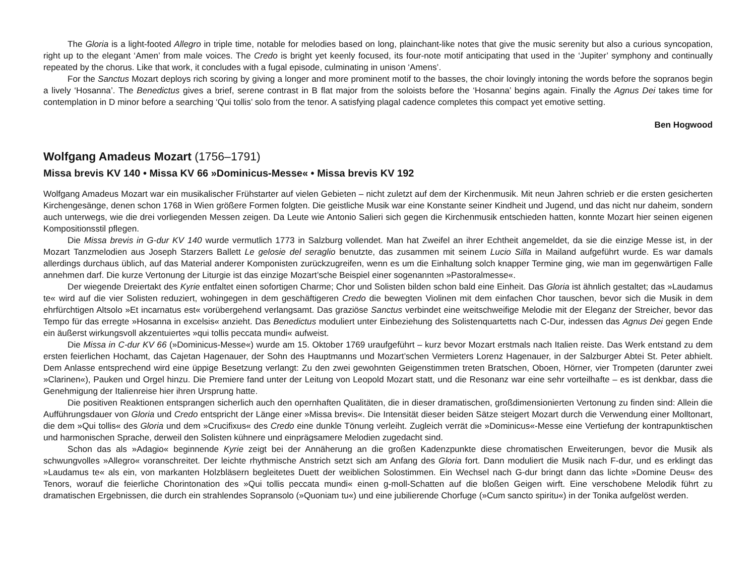The Gloria is a light-footed Allegro in triple time, notable for melodies based on long, plainchant-like notes that give the music serenity but also a curious syncopation, right up to the elegant ‘Amen’ from male voices. The Credo is bright yet keenly focused, its four-note motif anticipating that used in the ‘Jupiter’ symphony and continually repeated by the chorus. Like that work, it concludes with a fugal episode, culminating in unison ‘Amens’.
For the Sanctus Mozart deploys rich scoring by giving a longer and more prominent motif to the basses, the choir lovingly intoning the words before the sopranos begin a lively ‘Hosanna’. The Benedictus gives a brief, serene contrast in B flat major from the soloists before the ‘Hosanna’ begins again. Finally the Agnus Dei takes time for contemplation in D minor before a searching ‘Qui tollis’ solo from the tenor. A satisfying plagal cadence completes this compact yet emotive setting.
Ben Hogwood
Wolfgang Amadeus Mozart (1756–1791)
Missa brevis KV 140 • Missa KV 66 »Dominicus-Messe« • Missa brevis KV 192
Wolfgang Amadeus Mozart war ein musikalischer Frühstarter auf vielen Gebieten – nicht zuletzt auf dem der Kirchenmusik. Mit neun Jahren schrieb er die ersten gesicherten Kirchengesänge, denen schon 1768 in Wien größere Formen folgten. Die geistliche Musik war eine Konstante seiner Kindheit und Jugend, und das nicht nur daheim, sondern auch unterwegs, wie die drei vorliegenden Messen zeigen. Da Leute wie Antonio Salieri sich gegen die Kirchenmusik entschieden hatten, konnte Mozart hier seinen eigenen Kompositionsstil pflegen.
Die Missa brevis in G-dur KV 140 wurde vermutlich 1773 in Salzburg vollendet. Man hat Zweifel an ihrer Echtheit angemeldet, da sie die einzige Messe ist, in der Mozart Tanzmelodien aus Joseph Starzers Ballett Le gelosie del seraglio benutzte, das zusammen mit seinem Lucio Silla in Mailand aufgeführt wurde. Es war damals allerdings durchaus üblich, auf das Material anderer Komponisten zurückzugreifen, wenn es um die Einhaltung solch knapper Termine ging, wie man im gegenwärtigen Falle annehmen darf. Die kurze Vertonung der Liturgie ist das einzige Mozart’sche Beispiel einer sogenannten »Pastoralmesse«.
Der wiegende Dreiertakt des Kyrie entfaltet einen sofortigen Charme; Chor und Solisten bilden schon bald eine Einheit. Das Gloria ist ähnlich gestaltet; das »Laudamus te« wird auf die vier Solisten reduziert, wohingegen in dem geschäftigeren Credo die bewegten Violinen mit dem einfachen Chor tauschen, bevor sich die Musik in dem ehrfürchtigen Altsolo »Et incarnatus est« vorübergehend verlangsamt. Das graziöse Sanctus verbindet eine weitschweifige Melodie mit der Eleganz der Streicher, bevor das Tempo für das erregte »Hosanna in excelsis« anzieht. Das Benedictus moduliert unter Einbeziehung des Solistenquartetts nach C-Dur, indessen das Agnus Dei gegen Ende ein äußerst wirkungsvoll akzentuiertes »qui tollis peccata mundi« aufweist.
Die Missa in C-dur KV 66 (»Dominicus-Messe«) wurde am 15. Oktober 1769 uraufgeführt – kurz bevor Mozart erstmals nach Italien reiste. Das Werk entstand zu dem ersten feierlichen Hochamt, das Cajetan Hagenauer, der Sohn des Hauptmanns und Mozart’schen Vermieters Lorenz Hagenauer, in der Salzburger Abtei St. Peter abhielt. Dem Anlasse entsprechend wird eine üppige Besetzung verlangt: Zu den zwei gewohnten Geigenstimmen treten Bratschen, Oboen, Hörner, vier Trompeten (darunter zwei »Clarinen«), Pauken und Orgel hinzu. Die Premiere fand unter der Leitung von Leopold Mozart statt, und die Resonanz war eine sehr vorteilhafte – es ist denkbar, dass die Genehmigung der Italienreise hier ihren Ursprung hatte.
Die positiven Reaktionen entsprangen sicherlich auch den opernhaften Qualitäten, die in dieser dramatischen, großdimensionierten Vertonung zu finden sind: Allein die Aufführungsdauer von Gloria und Credo entspricht der Länge einer »Missa brevis«. Die Intensität dieser beiden Sätze steigert Mozart durch die Verwendung einer Molltonart, die dem »Qui tollis« des Gloria und dem »Crucifixus« des Credo eine dunkle Tönung verleiht. Zugleich verrät die »Dominicus«-Messe eine Vertiefung der kontrapunktischen und harmonischen Sprache, derweil den Solisten kühnere und einprägsamere Melodien zugedacht sind.
Schon das als »Adagio« beginnende Kyrie zeigt bei der Annäherung an die großen Kadenzpunkte diese chromatischen Erweiterungen, bevor die Musik als schwungvolles »Allegro« voranschreitet. Der leichte rhythmische Anstrich setzt sich am Anfang des Gloria fort. Dann moduliert die Musik nach F-dur, und es erklingt das »Laudamus te« als ein, von markanten Holzbläsern begleitetes Duett der weiblichen Solostimmen. Ein Wechsel nach G-dur bringt dann das lichte »Domine Deus« des Tenors, worauf die feierliche Chorintonation des »Qui tollis peccata mundi« einen g-moll-Schatten auf die bloßen Geigen wirft. Eine verschobene Melodik führt zu dramatischen Ergebnissen, die durch ein strahlendes Sopransolo (»Quoniam tu«) und eine jubilierende Chorfuge (»Cum sancto spiritu«) in der Tonika aufgelöst werden.